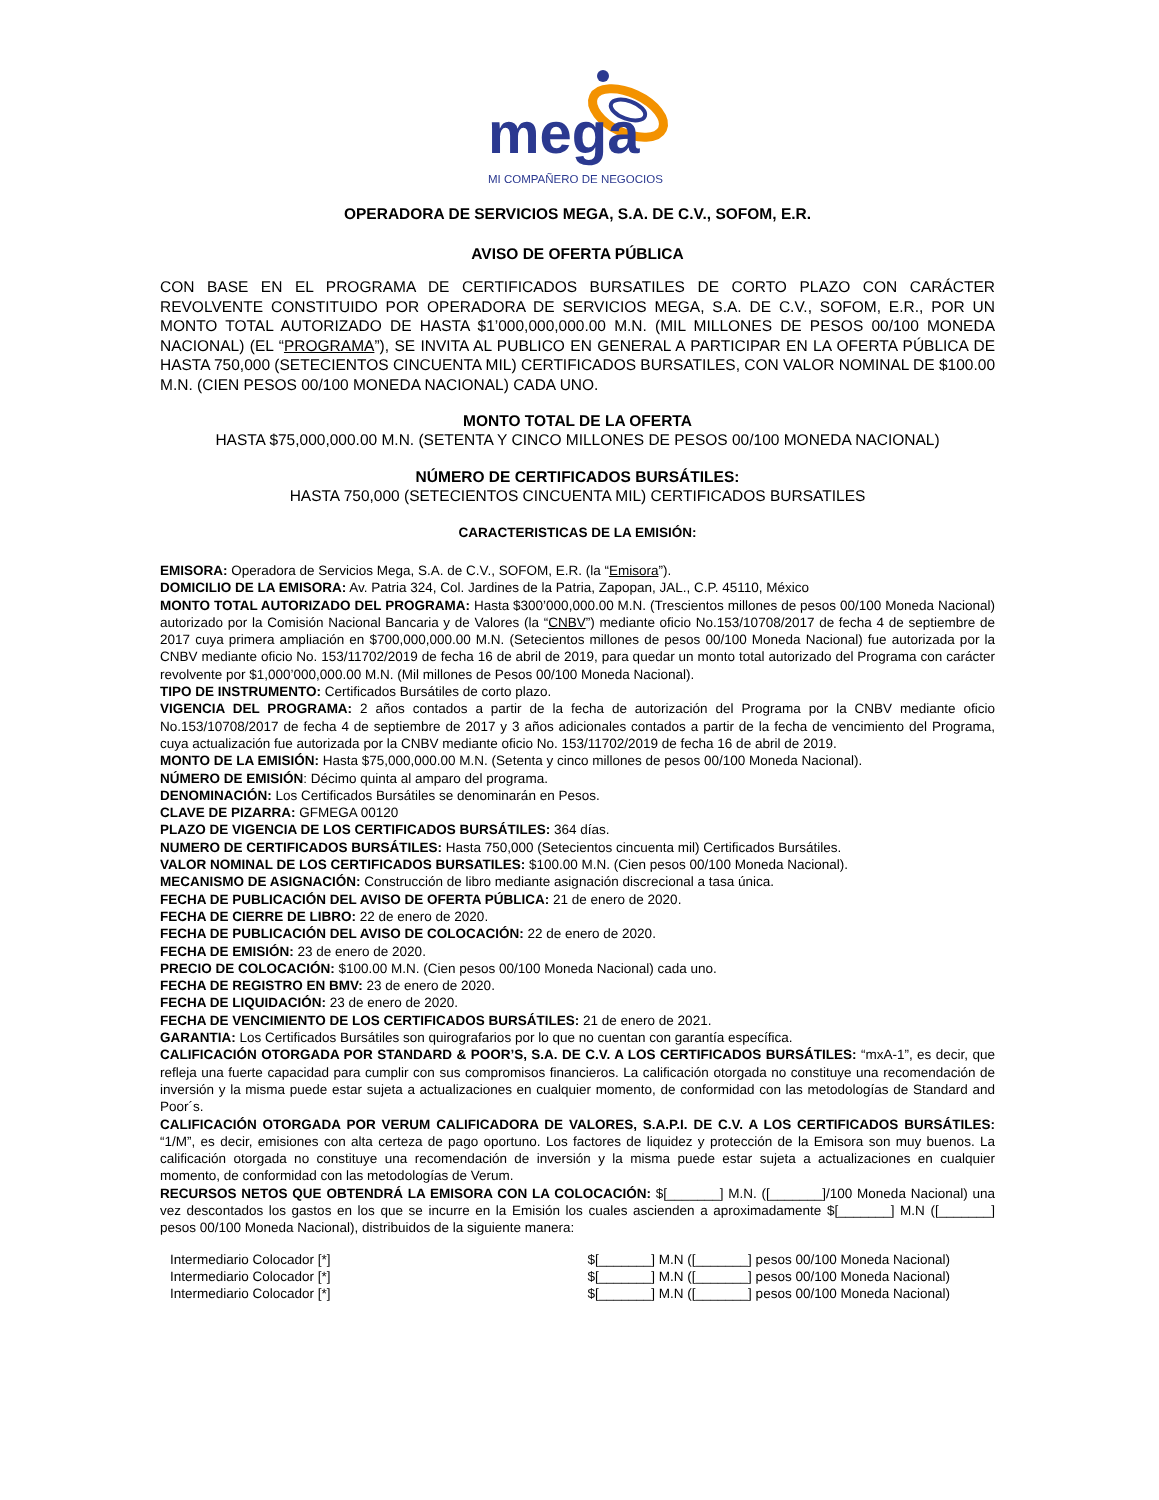mega
MI COMPAÑERO DE NEGOCIOS
OPERADORA DE SERVICIOS MEGA, S.A. DE C.V., SOFOM, E.R.
AVISO DE OFERTA PÚBLICA
CON BASE EN EL PROGRAMA DE CERTIFICADOS BURSATILES DE CORTO PLAZO CON CARÁCTER REVOLVENTE CONSTITUIDO POR OPERADORA DE SERVICIOS MEGA, S.A. DE C.V., SOFOM, E.R., POR UN MONTO TOTAL AUTORIZADO DE HASTA $1’000,000,000.00 M.N. (MIL MILLONES DE PESOS 00/100 MONEDA NACIONAL) (EL “PROGRAMA”), SE INVITA AL PUBLICO EN GENERAL A PARTICIPAR EN LA OFERTA PÚBLICA DE HASTA 750,000 (SETECIENTOS CINCUENTA MIL) CERTIFICADOS BURSATILES, CON VALOR NOMINAL DE $100.00 M.N. (CIEN PESOS 00/100 MONEDA NACIONAL) CADA UNO.
MONTO TOTAL DE LA OFERTA
HASTA $75,000,000.00 M.N. (SETENTA Y CINCO MILLONES DE PESOS 00/100 MONEDA NACIONAL)
NÚMERO DE CERTIFICADOS BURSÁTILES:
HASTA 750,000 (SETECIENTOS CINCUENTA MIL) CERTIFICADOS BURSATILES
CARACTERISTICAS DE LA EMISIÓN:
EMISORA: Operadora de Servicios Mega, S.A. de C.V., SOFOM, E.R. (la “Emisora”).
DOMICILIO DE LA EMISORA: Av. Patria 324, Col. Jardines de la Patria, Zapopan, JAL., C.P. 45110, México
MONTO TOTAL AUTORIZADO DEL PROGRAMA: Hasta $300’000,000.00 M.N. (Trescientos millones de pesos 00/100 Moneda Nacional) autorizado por la Comisión Nacional Bancaria y de Valores (la “CNBV”) mediante oficio No.153/10708/2017 de fecha 4 de septiembre de 2017 cuya primera ampliación en $700,000,000.00 M.N. (Setecientos millones de pesos 00/100 Moneda Nacional) fue autorizada por la CNBV mediante oficio No. 153/11702/2019 de fecha 16 de abril de 2019, para quedar un monto total autorizado del Programa con carácter revolvente por $1,000’000,000.00 M.N. (Mil millones de Pesos 00/100 Moneda Nacional).
TIPO DE INSTRUMENTO: Certificados Bursátiles de corto plazo.
VIGENCIA DEL PROGRAMA: 2 años contados a partir de la fecha de autorización del Programa por la CNBV mediante oficio No.153/10708/2017 de fecha 4 de septiembre de 2017 y 3 años adicionales contados a partir de la fecha de vencimiento del Programa, cuya actualización fue autorizada por la CNBV mediante oficio No. 153/11702/2019 de fecha 16 de abril de 2019.
MONTO DE LA EMISIÓN: Hasta $75,000,000.00 M.N. (Setenta y cinco millones de pesos 00/100 Moneda Nacional).
NÚMERO DE EMISIÓN: Décimo quinta al amparo del programa.
DENOMINACIÓN: Los Certificados Bursátiles se denominarán en Pesos.
CLAVE DE PIZARRA: GFMEGA 00120
PLAZO DE VIGENCIA DE LOS CERTIFICADOS BURSÁTILES: 364 días.
NUMERO DE CERTIFICADOS BURSÁTILES: Hasta 750,000 (Setecientos cincuenta mil) Certificados Bursátiles.
VALOR NOMINAL DE LOS CERTIFICADOS BURSATILES: $100.00 M.N. (Cien pesos 00/100 Moneda Nacional).
MECANISMO DE ASIGNACIÓN: Construcción de libro mediante asignación discrecional a tasa única.
FECHA DE PUBLICACIÓN DEL AVISO DE OFERTA PÚBLICA: 21 de enero de 2020.
FECHA DE CIERRE DE LIBRO: 22 de enero de 2020.
FECHA DE PUBLICACIÓN DEL AVISO DE COLOCACIÓN: 22 de enero de 2020.
FECHA DE EMISIÓN: 23 de enero de 2020.
PRECIO DE COLOCACIÓN: $100.00 M.N. (Cien pesos 00/100 Moneda Nacional) cada uno.
FECHA DE REGISTRO EN BMV: 23 de enero de 2020.
FECHA DE LIQUIDACIÓN: 23 de enero de 2020.
FECHA DE VENCIMIENTO DE LOS CERTIFICADOS BURSÁTILES: 21 de enero de 2021.
GARANTIA: Los Certificados Bursátiles son quirografarios por lo que no cuentan con garantía específica.
CALIFICACIÓN OTORGADA POR STANDARD & POOR’S, S.A. DE C.V. A LOS CERTIFICADOS BURSÁTILES: “mxA-1”, es decir, que refleja una fuerte capacidad para cumplir con sus compromisos financieros. La calificación otorgada no constituye una recomendación de inversión y la misma puede estar sujeta a actualizaciones en cualquier momento, de conformidad con las metodologías de Standard and Poor´s.
CALIFICACIÓN OTORGADA POR VERUM CALIFICADORA DE VALORES, S.A.P.I. DE C.V. A LOS CERTIFICADOS BURSÁTILES: “1/M”, es decir, emisiones con alta certeza de pago oportuno. Los factores de liquidez y protección de la Emisora son muy buenos. La calificación otorgada no constituye una recomendación de inversión y la misma puede estar sujeta a actualizaciones en cualquier momento, de conformidad con las metodologías de Verum.
RECURSOS NETOS QUE OBTENDRÁ LA EMISORA CON LA COLOCACIÓN: $[_______] M.N. ([_______]/100 Moneda Nacional) una vez descontados los gastos en los que se incurre en la Emisión los cuales ascienden a aproximadamente $[_______] M.N ([_______] pesos 00/100 Moneda Nacional), distribuidos de la siguiente manera:
| Intermediario Colocador [*] | $[_______] M.N ([_______] pesos 00/100 Moneda Nacional) |
| Intermediario Colocador [*] | $[_______] M.N ([_______] pesos 00/100 Moneda Nacional) |
| Intermediario Colocador [*] | $[_______] M.N ([_______] pesos 00/100 Moneda Nacional) |